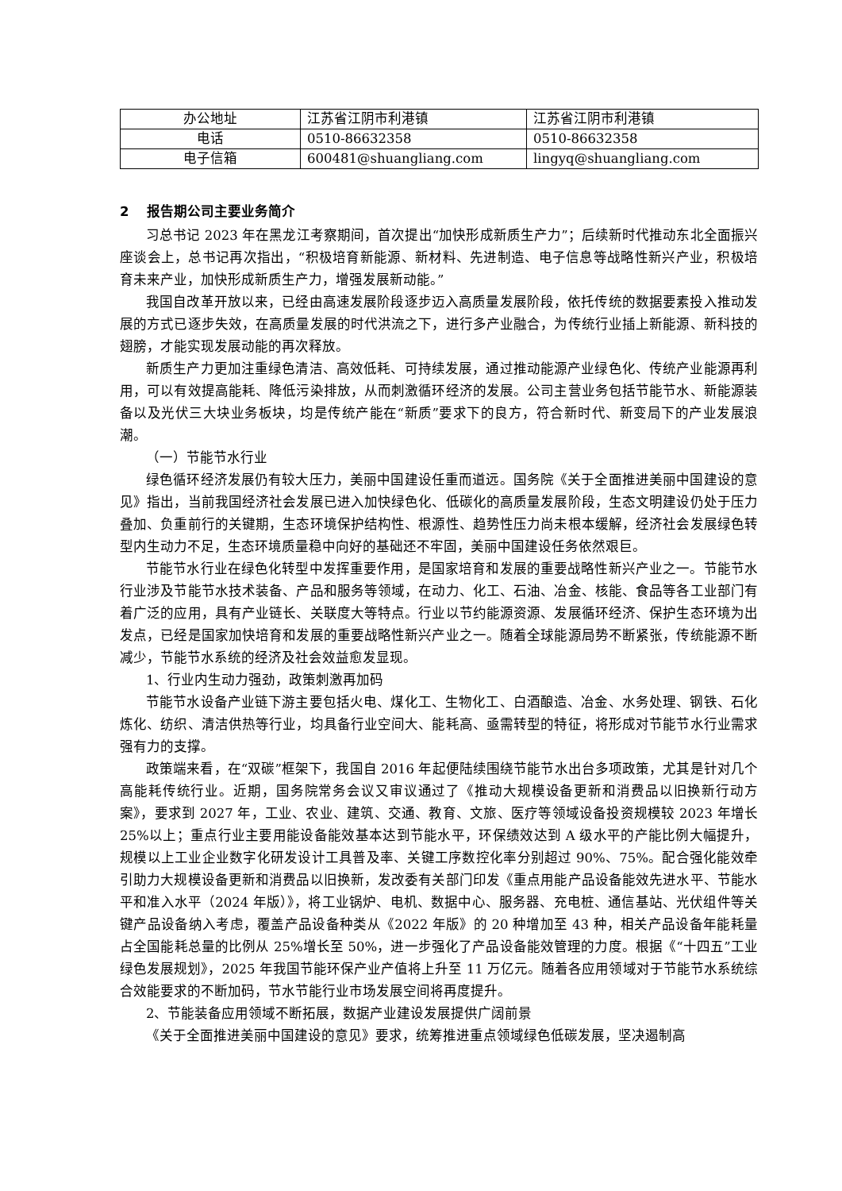| 办公地址 | 江苏省江阴市利港镇 | 江苏省江阴市利港镇 |
| 电话 | 0510-86632358 | 0510-86632358 |
| 电子信箱 | 600481@shuangliang.com | lingyq@shuangliang.com |
2 报告期公司主要业务简介
习总书记 2023 年在黑龙江考察期间，首次提出“加快形成新质生产力”；后续新时代推动东北全面振兴座谈会上，总书记再次指出，“积极培育新能源、新材料、先进制造、电子信息等战略性新兴产业，积极培育未来产业，加快形成新质生产力，增强发展新动能。”
我国自改革开放以来，已经由高速发展阶段逐步迈入高质量发展阶段，依托传统的数据要素投入推动发展的方式已逐步失效，在高质量发展的时代洪流之下，进行多产业融合，为传统行业插上新能源、新科技的翅膀，才能实现发展动能的再次释放。
新质生产力更加注重绿色清洁、高效低耗、可持续发展，通过推动能源产业绿色化、传统产业能源再利用，可以有效提高能耗、降低污染排放，从而刺激循环经济的发展。公司主营业务包括节能节水、新能源装备以及光伏三大块业务板块，均是传统产能在“新质”要求下的良方，符合新时代、新变局下的产业发展浪潮。
（一）节能节水行业
绿色循环经济发展仍有较大压力，美丽中国建设任重而道远。国务院《关于全面推进美丽中国建设的意见》指出，当前我国经济社会发展已进入加快绿色化、低碳化的高质量发展阶段，生态文明建设仍处于压力叠加、负重前行的关键期，生态环境保护结构性、根源性、趋势性压力尚未根本缓解，经济社会发展绿色转型内生动力不足，生态环境质量稳中向好的基础还不牢固，美丽中国建设任务依然艰巨。
节能节水行业在绿色化转型中发挥重要作用，是国家培育和发展的重要战略性新兴产业之一。节能节水行业涉及节能节水技术装备、产品和服务等领域，在动力、化工、石油、冶金、核能、食品等各工业部门有着广泛的应用，具有产业链长、关联度大等特点。行业以节约能源资源、发展循环经济、保护生态环境为出发点，已经是国家加快培育和发展的重要战略性新兴产业之一。随着全球能源局势不断紧张，传统能源不断减少，节能节水系统的经济及社会效益愈发显现。
1、行业内生动力强劲，政策刺激再加码
节能节水设备产业链下游主要包括火电、煤化工、生物化工、白酒酿造、冶金、水务处理、钢铁、石化炼化、纺织、清洁供热等行业，均具备行业空间大、能耗高、亟需转型的特征，将形成对节能节水行业需求强有力的支撑。
政策端来看，在“双碳”框架下，我国自 2016 年起便陆续围绕节能节水出台多项政策，尤其是针对几个高能耗传统行业。近期，国务院常务会议又审议通过了《推动大规模设备更新和消费品以旧换新行动方案》，要求到 2027 年，工业、农业、建筑、交通、教育、文旅、医疗等领域设备投资规模较 2023 年增长 25%以上；重点行业主要用能设备能效基本达到节能水平，环保绩效达到 A 级水平的产能比例大幅提升，规模以上工业企业数字化研发设计工具普及率、关键工序数控化率分别超过 90%、75%。配合强化能效牵引助力大规模设备更新和消费品以旧换新，发改委有关部门印发《重点用能产品设备能效先进水平、节能水平和准入水平（2024 年版）》，将工业锅炉、电机、数据中心、服务器、充电桩、通信基站、光伏组件等关键产品设备纳入考虑，覆盖产品设备种类从《2022 年版》的 20 种增加至 43 种，相关产品设备年能耗量占全国能耗总量的比例从 25%增长至 50%，进一步强化了产品设备能效管理的力度。根据《“十四五”工业绿色发展规划》，2025 年我国节能环保产业产值将上升至 11 万亿元。随着各应用领域对于节能节水系统综合效能要求的不断加码，节水节能行业市场发展空间将再度提升。
2、节能装备应用领域不断拓展，数据产业建设发展提供广阔前景
《关于全面推进美丽中国建设的意见》要求，统筹推进重点领域绿色低碳发展，坚决遏制高